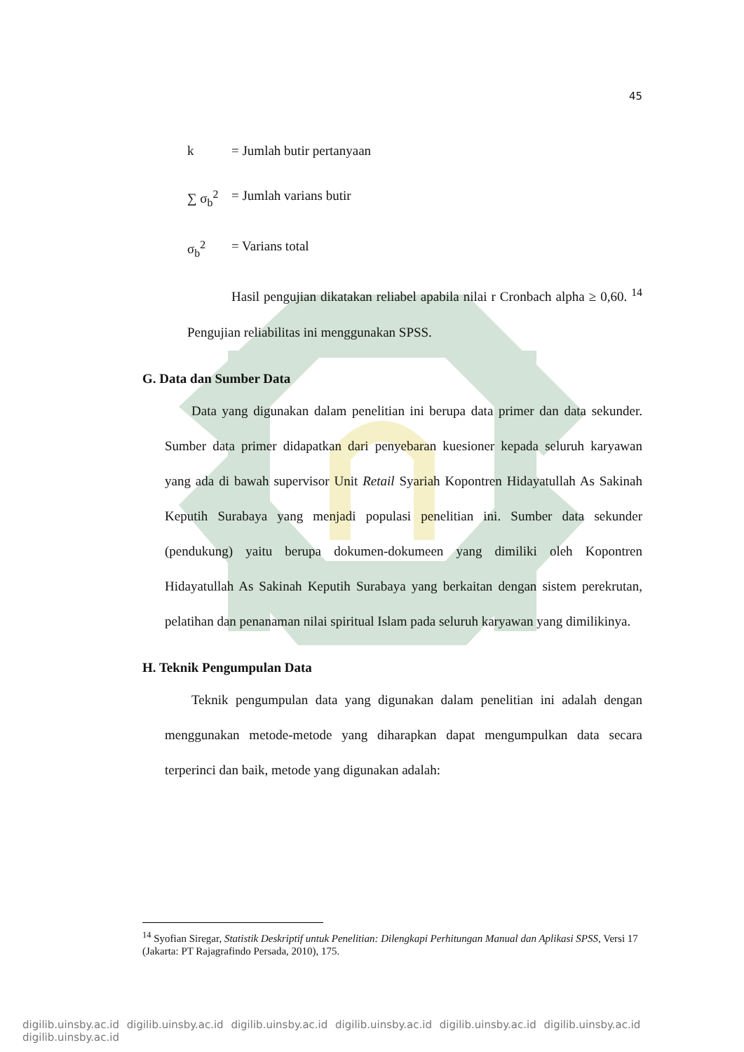45
k = Jumlah butir pertanyaan
∑ σ<sub>b</sub><sup>2</sup> = Jumlah varians butir
σ<sub>b</sub><sup>2</sup> = Varians total
Hasil pengujian dikatakan reliabel apabila nilai r Cronbach alpha ≥ 0,60. <sup>14</sup> Pengujian reliabilitas ini menggunakan SPSS.
G. Data dan Sumber Data
Data yang digunakan dalam penelitian ini berupa data primer dan data sekunder. Sumber data primer didapatkan dari penyebaran kuesioner kepada seluruh karyawan yang ada di bawah supervisor Unit Retail Syariah Kopontren Hidayatullah As Sakinah Keputih Surabaya yang menjadi populasi penelitian ini. Sumber data sekunder (pendukung) yaitu berupa dokumen-dokumeen yang dimiliki oleh Kopontren Hidayatullah As Sakinah Keputih Surabaya yang berkaitan dengan sistem perekrutan, pelatihan dan penanaman nilai spiritual Islam pada seluruh karyawan yang dimilikinya.
H. Teknik Pengumpulan Data
Teknik pengumpulan data yang digunakan dalam penelitian ini adalah dengan menggunakan metode-metode yang diharapkan dapat mengumpulkan data secara terperinci dan baik, metode yang digunakan adalah:
<sup>14</sup> Syofian Siregar, Statistik Deskriptif untuk Penelitian: Dilengkapi Perhitungan Manual dan Aplikasi SPSS, Versi 17 (Jakarta: PT Rajagrafindo Persada, 2010), 175.
digilib.uinsby.ac.id digilib.uinsby.ac.id digilib.uinsby.ac.id digilib.uinsby.ac.id digilib.uinsby.ac.id digilib.uinsby.ac.id digilib.uinsby.ac.id